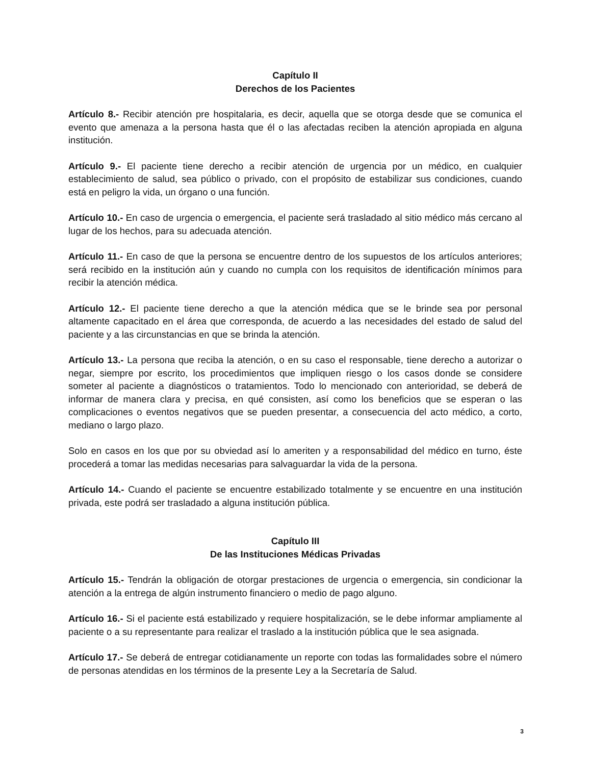Capítulo II
Derechos de los Pacientes
Artículo 8.- Recibir atención pre hospitalaria, es decir, aquella que se otorga desde que se comunica el evento que amenaza a la persona hasta que él o las afectadas reciben la atención apropiada en alguna institución.
Artículo 9.- El paciente tiene derecho a recibir atención de urgencia por un médico, en cualquier establecimiento de salud, sea público o privado, con el propósito de estabilizar sus condiciones, cuando está en peligro la vida, un órgano o una función.
Artículo 10.- En caso de urgencia o emergencia, el paciente será trasladado al sitio médico más cercano al lugar de los hechos, para su adecuada atención.
Artículo 11.- En caso de que la persona se encuentre dentro de los supuestos de los artículos anteriores; será recibido en la institución aún y cuando no cumpla con los requisitos de identificación mínimos para recibir la atención médica.
Artículo 12.- El paciente tiene derecho a que la atención médica que se le brinde sea por personal altamente capacitado en el área que corresponda, de acuerdo a las necesidades del estado de salud del paciente y a las circunstancias en que se brinda la atención.
Artículo 13.- La persona que reciba la atención, o en su caso el responsable, tiene derecho a autorizar o negar, siempre por escrito, los procedimientos que impliquen riesgo o los casos donde se considere someter al paciente a diagnósticos o tratamientos. Todo lo mencionado con anterioridad, se deberá de informar de manera clara y precisa, en qué consisten, así como los beneficios que se esperan o las complicaciones o eventos negativos que se pueden presentar, a consecuencia del acto médico, a corto, mediano o largo plazo.
Solo en casos en los que por su obviedad así lo ameriten y a responsabilidad del médico en turno, éste procederá a tomar las medidas necesarias para salvaguardar la vida de la persona.
Artículo 14.- Cuando el paciente se encuentre estabilizado totalmente y se encuentre en una institución privada, este podrá ser trasladado a alguna institución pública.
Capítulo III
De las Instituciones Médicas Privadas
Artículo 15.- Tendrán la obligación de otorgar prestaciones de urgencia o emergencia, sin condicionar la atención a la entrega de algún instrumento financiero o medio de pago alguno.
Artículo 16.- Si el paciente está estabilizado y requiere hospitalización, se le debe informar ampliamente al paciente o a su representante para realizar el traslado a la institución pública que le sea asignada.
Artículo 17.- Se deberá de entregar cotidianamente un reporte con todas las formalidades sobre el número de personas atendidas en los términos de la presente Ley a la Secretaría de Salud.
3